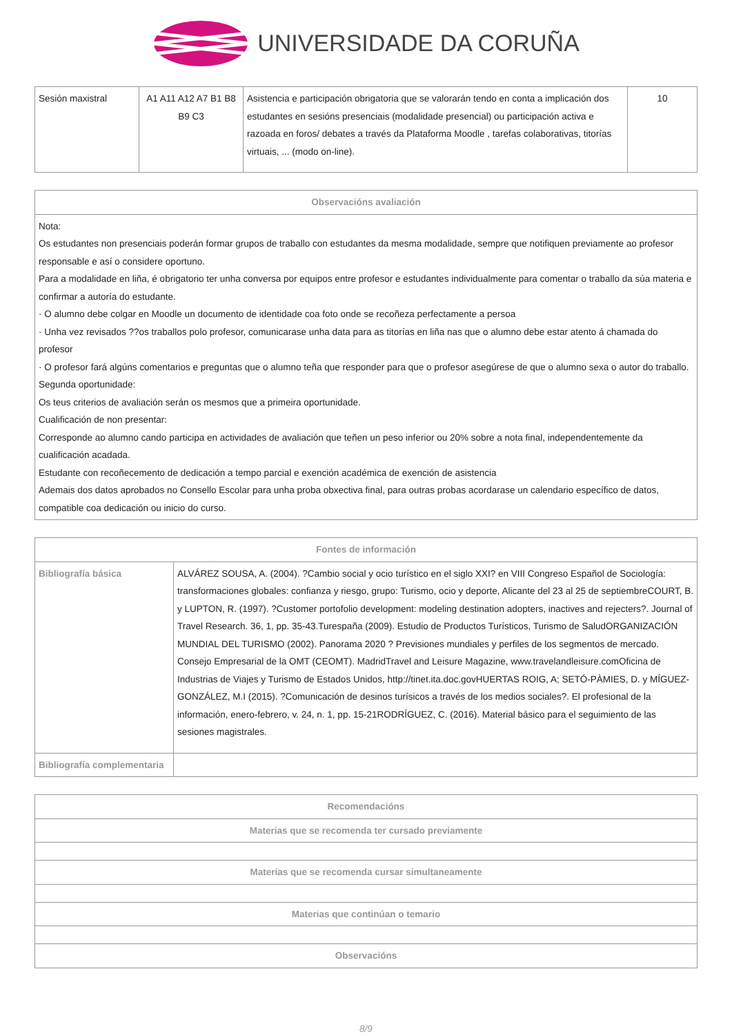UNIVERSIDADE DA CORUÑA
| Sesión maxistral | A1 A11 A12 A7 B1 B8 B9 C3 | Asistencia e participación obrigatoria que se valorarán tendo en conta a implicación dos estudantes en sesións presenciais (modalidade presencial) ou participación activa e razoada en foros/ debates a través da Plataforma Moodle , tarefas colaborativas, titorías virtuais, ... (modo on-line). | 10 |
| Observacións avaliación |
| --- |
| Nota: Os estudantes non presenciais poderán formar grupos de traballo con estudantes da mesma modalidade, sempre que notifiquen previamente ao profesor responsable e así o considere oportuno. Para a modalidade en liña, é obrigatorio ter unha conversa por equipos entre profesor e estudantes individualmente para comentar o traballo da súa materia e confirmar a autoría do estudante. · O alumno debe colgar en Moodle un documento de identidade coa foto onde se recoñeza perfectamente a persoa · Unha vez revisados ??os traballos polo profesor, comunicarase unha data para as titorías en liña nas que o alumno debe estar atento á chamada do profesor · O profesor fará algúns comentarios e preguntas que o alumno teña que responder para que o profesor asegúrese de que o alumno sexa o autor do traballo. Segunda oportunidade: Os teus criterios de avaliación serán os mesmos que a primeira oportunidade. Cualificación de non presentar: Corresponde ao alumno cando participa en actividades de avaliación que teñen un peso inferior ou 20% sobre a nota final, independentemente da cualificación acadada. Estudante con recoñecemento de dedicación a tempo parcial e exención académica de exención de asistencia Ademais dos datos aprobados no Consello Escolar para unha proba obxectiva final, para outras probas acordarase un calendario específico de datos, compatible coa dedicación ou inicio do curso. |
| Fontes de información | |
| --- | --- |
| Bibliografía básica | ALVÁREZ SOUSA, A. (2004). ?Cambio social y ocio turístico en el siglo XXI? en VIII Congreso Español de Sociología: transformaciones globales: confianza y riesgo, grupo: Turismo, ocio y deporte, Alicante del 23 al 25 de septiembreCOURT, B. y LUPTON, R. (1997). ?Customer portofolio development: modeling destination adopters, inactives and rejecters?. Journal of Travel Research. 36, 1, pp. 35-43.Turespaña (2009). Estudio de Productos Turísticos, Turismo de SaludORGANIZACIÓN MUNDIAL DEL TURISMO (2002). Panorama 2020 ? Previsiones mundiales y perfiles de los segmentos de mercado. Consejo Empresarial de la OMT (CEOMT). MadridTravel and Leisure Magazine, www.travelandleisure.comOficina de Industrias de Viajes y Turismo de Estados Unidos, http://tinet.ita.doc.govHUERTAS ROIG, A; SETÓ-PÀMIES, D. y MÍGUEZ-GONZÁLEZ, M.I (2015). ?Comunicación de desinos turísicos a través de los medios sociales?. El profesional de la información, enero-febrero, v. 24, n. 1, pp. 15-21RODRÍGUEZ, C. (2016). Material básico para el seguimiento de las sesiones magistrales. |
| Bibliografía complementaria | |
| Recomendacións |
| --- |
| Materias que se recomenda ter cursado previamente |
| Materias que se recomenda cursar simultaneamente |
| Materias que continúan o temario |
| Observacións |
8/9